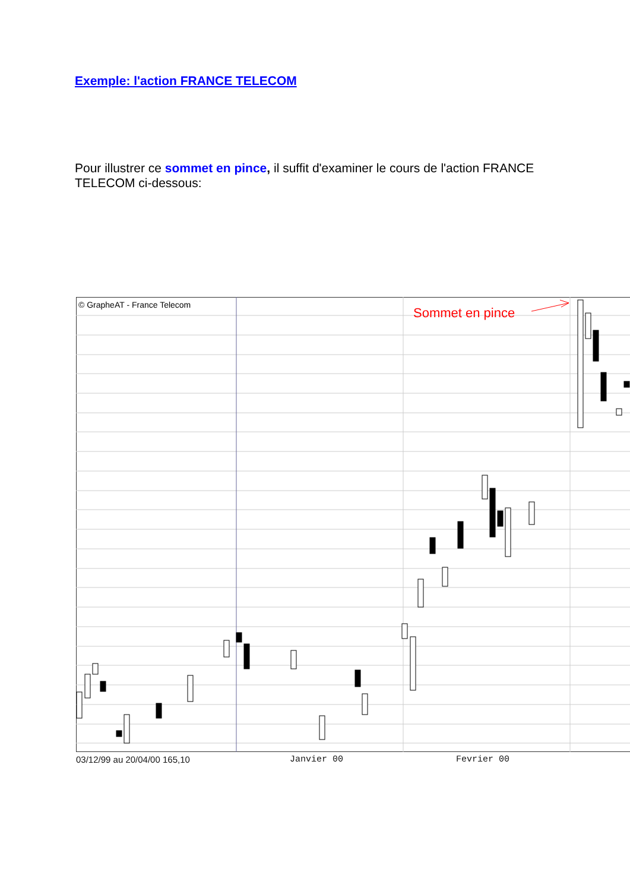Exemple: l'action FRANCE TELECOM
Pour illustrer ce sommet en pince, il suffit d'examiner le cours de l'action FRANCE TELECOM ci-dessous:
© GrapheAT - France Telecom
Sommet en pince
03/12/99 au 20/04/00 165,10 Janvier 00 Fevrier 00